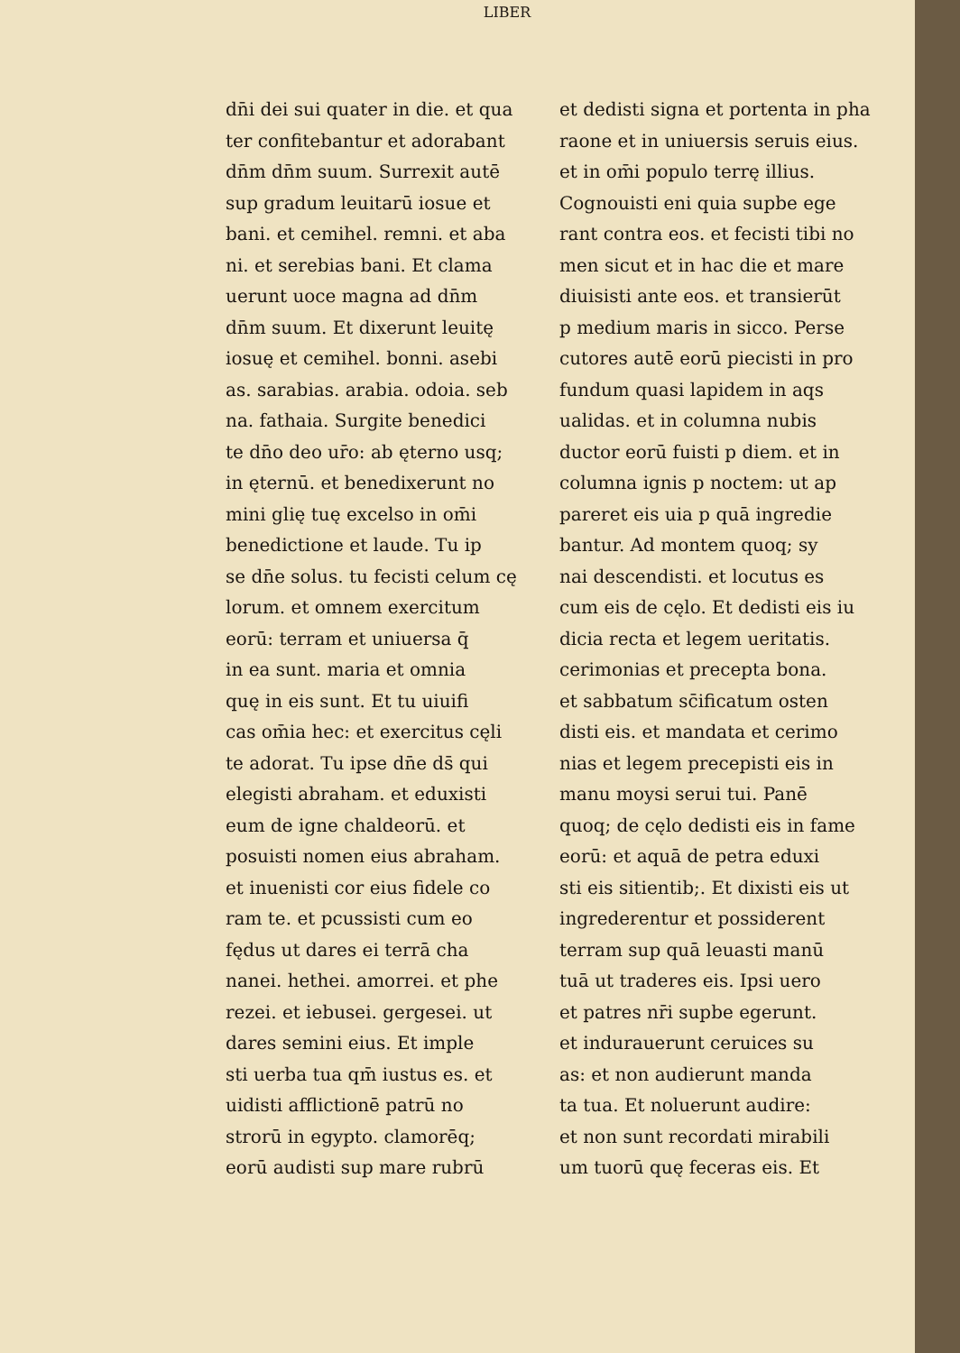LIBER
dn̄i dei sui quater in die. et qua
ter confitebantur et adorabant
dn̄m dn̄m suum. Surrexit autē
sup gradum leuitarū iosue et
bani. et cemihel. remni. et aba
ni. et serebias bani. Et clama
uerunt uoce magna ad dn̄m
dn̄m suum. Et dixerunt leuitę
iosuę et cemihel. bonni. asebi
as. sarabias. arabia. odoia. seb
na. fathaia. Surgite benedici
te dn̄o deo ur̄o: ab ęterno usq;
in ęternū. et benedixerunt no
mini glię tuę excelso in om̄i
benedictione et laude. Tu ip
se dn̄e solus. tu fecisti celum cę
lorum. et omnem exercitum
eorū: terram et uniuersa q̄
in ea sunt. maria et omnia
quę in eis sunt. Et tu uiuifi
cas om̄ia hec: et exercitus cęli
te adorat. Tu ipse dn̄e ds̄ qui
elegisti abraham. et eduxisti
eum de igne chaldeorū. et
posuisti nomen eius abraham.
et inuenisti cor eius fidele co
ram te. et pcussisti cum eo
fędus ut dares ei terrā cha
nanei. hethei. amorrei. et phe
rezei. et iebusei. gergesei. ut
dares semini eius. Et imple
sti uerba tua qm̄ iustus es. et
uidisti afflictionē patrū no
strorū in egypto. clamorēq;
eorū audisti sup mare rubrū
et dedisti signa et portenta in pha
raone et in uniuersis seruis eius.
et in om̄i populo terrę illius.
Cognouisti eni quia supbe ege
rant contra eos. et fecisti tibi no
men sicut et in hac die et mare
diuisisti ante eos. et transierūt
p medium maris in sicco. Perse
cutores autē eorū piecisti in pro
fundum quasi lapidem in aqs
ualidas. et in columna nubis
ductor eorū fuisti p diem. et in
columna ignis p noctem: ut ap
pareret eis uia p quā ingredie
bantur. Ad montem quoq; sy
nai descendisti. et locutus es
cum eis de cęlo. Et dedisti eis iu
dicia recta et legem ueritatis.
cerimonias et precepta bona.
et sabbatum sc̄ificatum osten
disti eis. et mandata et cerimo
nias et legem precepisti eis in
manu moysi serui tui. Panē
quoq; de cęlo dedisti eis in fame
eorū: et aquā de petra eduxi
sti eis sitientib;. Et dixisti eis ut
ingrederentur et possiderent
terram sup quā leuasti manū
tuā ut traderes eis. Ipsi uero
et patres nr̄i supbe egerunt.
et indurauerunt ceruices su
as: et non audierunt manda
ta tua. Et noluerunt audire:
et non sunt recordati mirabili
um tuorū quę feceras eis. Et